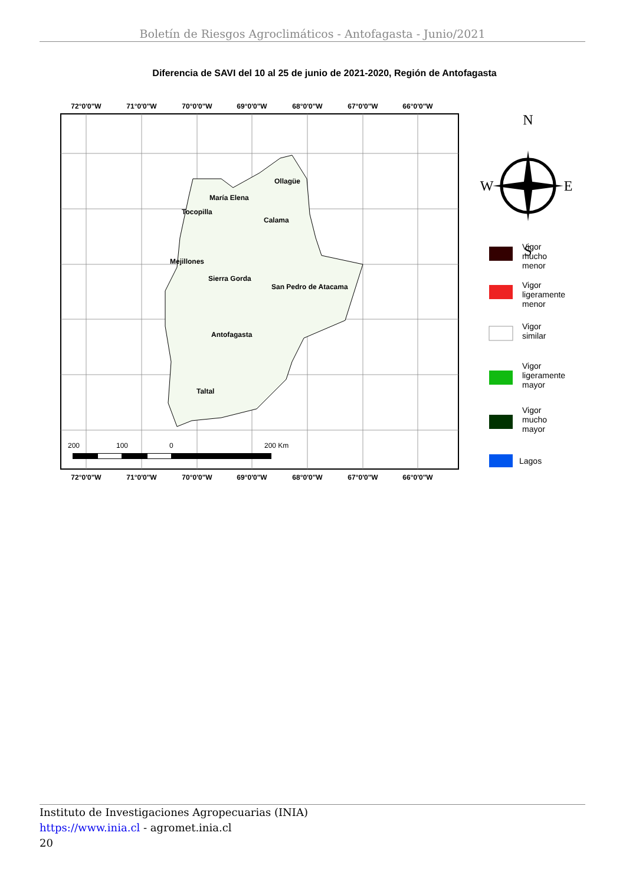Boletín de Riesgos Agroclimáticos - Antofagasta - Junio/2021
Diferencia de SAVI del 10 al 25 de junio de 2021-2020, Región de Antofagasta
72°0'0"W
71°0'0"W
70°0'0"W
69°0'0"W
68°0'0"W
67°0'0"W
66°0'0"W
72°0'0"W
71°0'0"W
70°0'0"W
69°0'0"W
68°0'0"W
67°0'0"W
66°0'0"W
Ollagüe
María Elena
Tocopilla
Calama
Mejillones
Sierra Gorda
San Pedro de Atacama
Antofagasta
Taltal
200
100
0
200 Km
N
S
W
E
Vigor
mucho
menor
Vigor
ligeramente
menor
Vigor
similar
Vigor
ligeramente
mayor
Vigor
mucho
mayor
Lagos
Instituto de Investigaciones Agropecuarias (INIA)
https://www.inia.cl - agromet.inia.cl
20